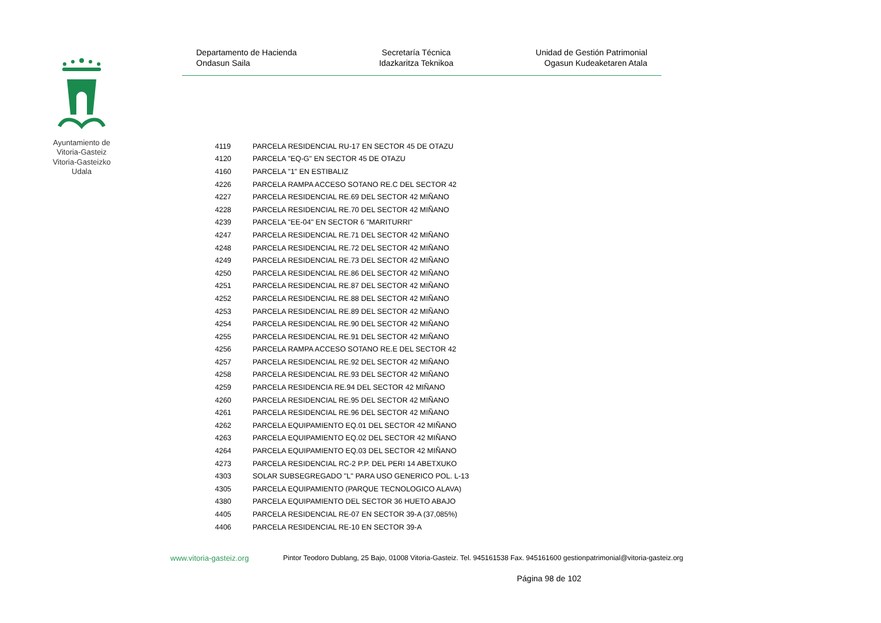Ayuntamiento de Vitoria-Gasteiz Vitoria-Gasteizko Udala
Departamento de Hacienda
Ondasun Saila
Secretaría Técnica
Idazkaritza Teknikoa
Unidad de Gestión Patrimonial
Ogasun Kudeaketaren Atala
| 4119 | PARCELA RESIDENCIAL RU-17 EN SECTOR 45 DE OTAZU |
| 4120 | PARCELA "EQ-G" EN SECTOR 45 DE OTAZU |
| 4160 | PARCELA "1" EN ESTIBALIZ |
| 4226 | PARCELA RAMPA ACCESO SOTANO RE.C DEL SECTOR 42 |
| 4227 | PARCELA RESIDENCIAL RE.69 DEL SECTOR 42 MIÑANO |
| 4228 | PARCELA RESIDENCIAL RE.70 DEL SECTOR 42 MIÑANO |
| 4239 | PARCELA "EE-04" EN SECTOR 6 "MARITURRI" |
| 4247 | PARCELA RESIDENCIAL RE.71 DEL SECTOR 42 MIÑANO |
| 4248 | PARCELA RESIDENCIAL RE.72 DEL SECTOR 42 MIÑANO |
| 4249 | PARCELA RESIDENCIAL RE.73 DEL SECTOR 42 MIÑANO |
| 4250 | PARCELA RESIDENCIAL RE.86 DEL SECTOR 42 MIÑANO |
| 4251 | PARCELA RESIDENCIAL RE.87 DEL SECTOR 42 MIÑANO |
| 4252 | PARCELA RESIDENCIAL RE.88 DEL SECTOR 42 MIÑANO |
| 4253 | PARCELA RESIDENCIAL RE.89 DEL SECTOR 42 MIÑANO |
| 4254 | PARCELA RESIDENCIAL RE.90 DEL SECTOR 42 MIÑANO |
| 4255 | PARCELA RESIDENCIAL RE.91 DEL SECTOR 42 MIÑANO |
| 4256 | PARCELA RAMPA ACCESO SOTANO RE.E DEL SECTOR 42 |
| 4257 | PARCELA RESIDENCIAL RE.92 DEL SECTOR 42 MIÑANO |
| 4258 | PARCELA RESIDENCIAL RE.93 DEL SECTOR 42 MIÑANO |
| 4259 | PARCELA RESIDENCIA RE.94 DEL SECTOR 42 MIÑANO |
| 4260 | PARCELA RESIDENCIAL RE.95 DEL SECTOR 42 MIÑANO |
| 4261 | PARCELA RESIDENCIAL RE.96 DEL SECTOR 42 MIÑANO |
| 4262 | PARCELA EQUIPAMIENTO EQ.01 DEL SECTOR 42 MIÑANO |
| 4263 | PARCELA EQUIPAMIENTO EQ.02 DEL SECTOR 42 MIÑANO |
| 4264 | PARCELA EQUIPAMIENTO EQ.03 DEL SECTOR 42 MIÑANO |
| 4273 | PARCELA RESIDENCIAL RC-2 P.P. DEL PERI 14 ABETXUKO |
| 4303 | SOLAR SUBSEGREGADO "L" PARA USO GENERICO POL. L-13 |
| 4305 | PARCELA EQUIPAMIENTO (PARQUE TECNOLOGICO ALAVA) |
| 4380 | PARCELA EQUIPAMIENTO DEL SECTOR 36 HUETO ABAJO |
| 4405 | PARCELA RESIDENCIAL RE-07 EN SECTOR 39-A (37,085%) |
| 4406 | PARCELA RESIDENCIAL RE-10 EN SECTOR 39-A |
www.vitoria-gasteiz.org Pintor Teodoro Dublang, 25 Bajo, 01008 Vitoria-Gasteiz. Tel. 945161538 Fax. 945161600 gestionpatrimonial@vitoria-gasteiz.org
Página 98 de 102